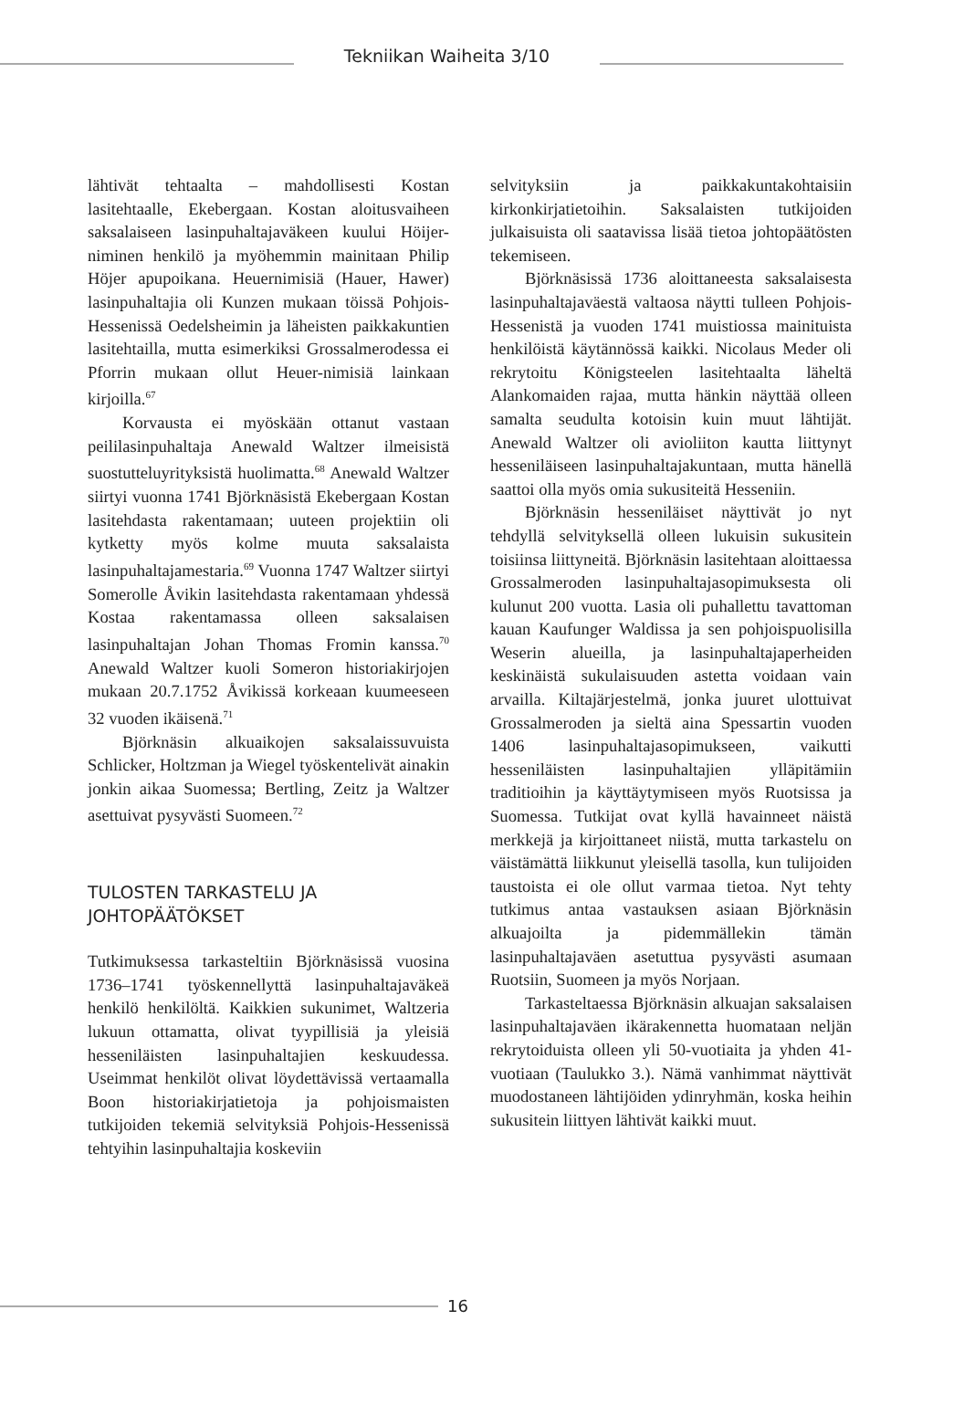Tekniikan Waiheita 3/10
lähtivät tehtaalta – mahdollisesti Kostan lasitehtaalle, Ekebergaan. Kostan aloitusvaiheen saksalaiseen lasinpuhaltajaväkeen kuului Höijer-niminen henkilö ja myöhemmin mainitaan Philip Höjer apupoikana. Heuernimisiä (Hauer, Hawer) lasinpuhaltajia oli Kunzen mukaan töissä Pohjois-Hessenissä Oedelsheimin ja läheisten paikkakuntien lasitehtailla, mutta esimerkiksi Grossalmerodessa ei Pforrin mukaan ollut Heuer-nimisiä lainkaan kirjoilla.<sup>67</sup>
Korvausta ei myöskään ottanut vastaan peililasinpuhaltaja Anewald Waltzer ilmeisistä suostutteluyrityksistä huolimatta.<sup>68</sup> Anewald Waltzer siirtyi vuonna 1741 Björknäsistä Ekebergaan Kostan lasitehdasta rakentamaan; uuteen projektiin oli kytketty myös kolme muuta saksalaista lasinpuhaltajamestaria.<sup>69</sup> Vuonna 1747 Waltzer siirtyi Somerolle Åvikin lasitehdasta rakentamaan yhdessä Kostaa rakentamassa olleen saksalaisen lasinpuhaltajan Johan Thomas Fromin kanssa.<sup>70</sup> Anewald Waltzer kuoli Someron historiakirjojen mukaan 20.7.1752 Åvikissä korkeaan kuumeeseen 32 vuoden ikäisenä.<sup>71</sup>
Björknäsin alkuaikojen saksalaissuvuista Schlicker, Holtzman ja Wiegel työskentelivät ainakin jonkin aikaa Suomessa; Bertling, Zeitz ja Waltzer asettuivat pysyvästi Suomeen.<sup>72</sup>
TULOSTEN TARKASTELU JA
JOHTOPÄÄTÖKSET
Tutkimuksessa tarkasteltiin Björknäsissä vuosina 1736–1741 työskennellyttä lasinpuhaltajaväkeä henkilö henkilöltä. Kaikkien sukunimet, Waltzeria lukuun ottamatta, olivat tyypillisiä ja yleisiä hesseniläisten lasinpuhaltajien keskuudessa. Useimmat henkilöt olivat löydettävissä vertaamalla Boon historiakirjatietoja ja pohjoismaisten tutkijoiden tekemiä selvityksiä Pohjois-Hessenissä tehtyihin lasinpuhaltajia koskeviin
selvityksiin ja paikkakuntakohtaisiin kirkonkirjatietoihin. Saksalaisten tutkijoiden julkaisuista oli saatavissa lisää tietoa johtopäätösten tekemiseen.
Björknäsissä 1736 aloittaneesta saksalaisesta lasinpuhaltajaväestä valtaosa näytti tulleen Pohjois-Hessenistä ja vuoden 1741 muistiossa mainituista henkilöistä käytännössä kaikki. Nicolaus Meder oli rekrytoitu Königsteelen lasitehtaalta läheltä Alankomaiden rajaa, mutta hänkin näyttää olleen samalta seudulta kotoisin kuin muut lähtijät. Anewald Waltzer oli avioliiton kautta liittynyt hesseniläiseen lasinpuhaltajakuntaan, mutta hänellä saattoi olla myös omia sukusiteitä Hesseniin.
Björknäsin hesseniläiset näyttivät jo nyt tehdyllä selvityksellä olleen lukuisin sukusitein toisiinsa liittyneitä. Björknäsin lasitehtaan aloittaessa Grossalmeroden lasinpuhaltajasopimuksesta oli kulunut 200 vuotta. Lasia oli puhallettu tavattoman kauan Kaufunger Waldissa ja sen pohjoispuolisilla Weserin alueilla, ja lasinpuhaltajaperheiden keskinäistä sukulaisuuden astetta voidaan vain arvailla. Kiltajärjestelmä, jonka juuret ulottuivat Grossalmeroden ja sieltä aina Spessartin vuoden 1406 lasinpuhaltajasopimukseen, vaikutti hesseniläisten lasinpuhaltajien ylläpitämiin traditioihin ja käyttäytymiseen myös Ruotsissa ja Suomessa. Tutkijat ovat kyllä havainneet näistä merkkejä ja kirjoittaneet niistä, mutta tarkastelu on väistämättä liikkunut yleisellä tasolla, kun tulijoiden taustoista ei ole ollut varmaa tietoa. Nyt tehty tutkimus antaa vastauksen asiaan Björknäsin alkuajoilta ja pidemmällekin tämän lasinpuhaltajaväen asetuttua pysyvästi asumaan Ruotsiin, Suomeen ja myös Norjaan.
Tarkasteltaessa Björknäsin alkuajan saksalaisen lasinpuhaltajaväen ikärakennetta huomataan neljän rekrytoiduista olleen yli 50-vuotiaita ja yhden 41-vuotiaan (Taulukko 3.). Nämä vanhimmat näyttivät muodostaneen lähtijöiden ydinryhmän, koska heihin sukusitein liittyen lähtivät kaikki muut.
16